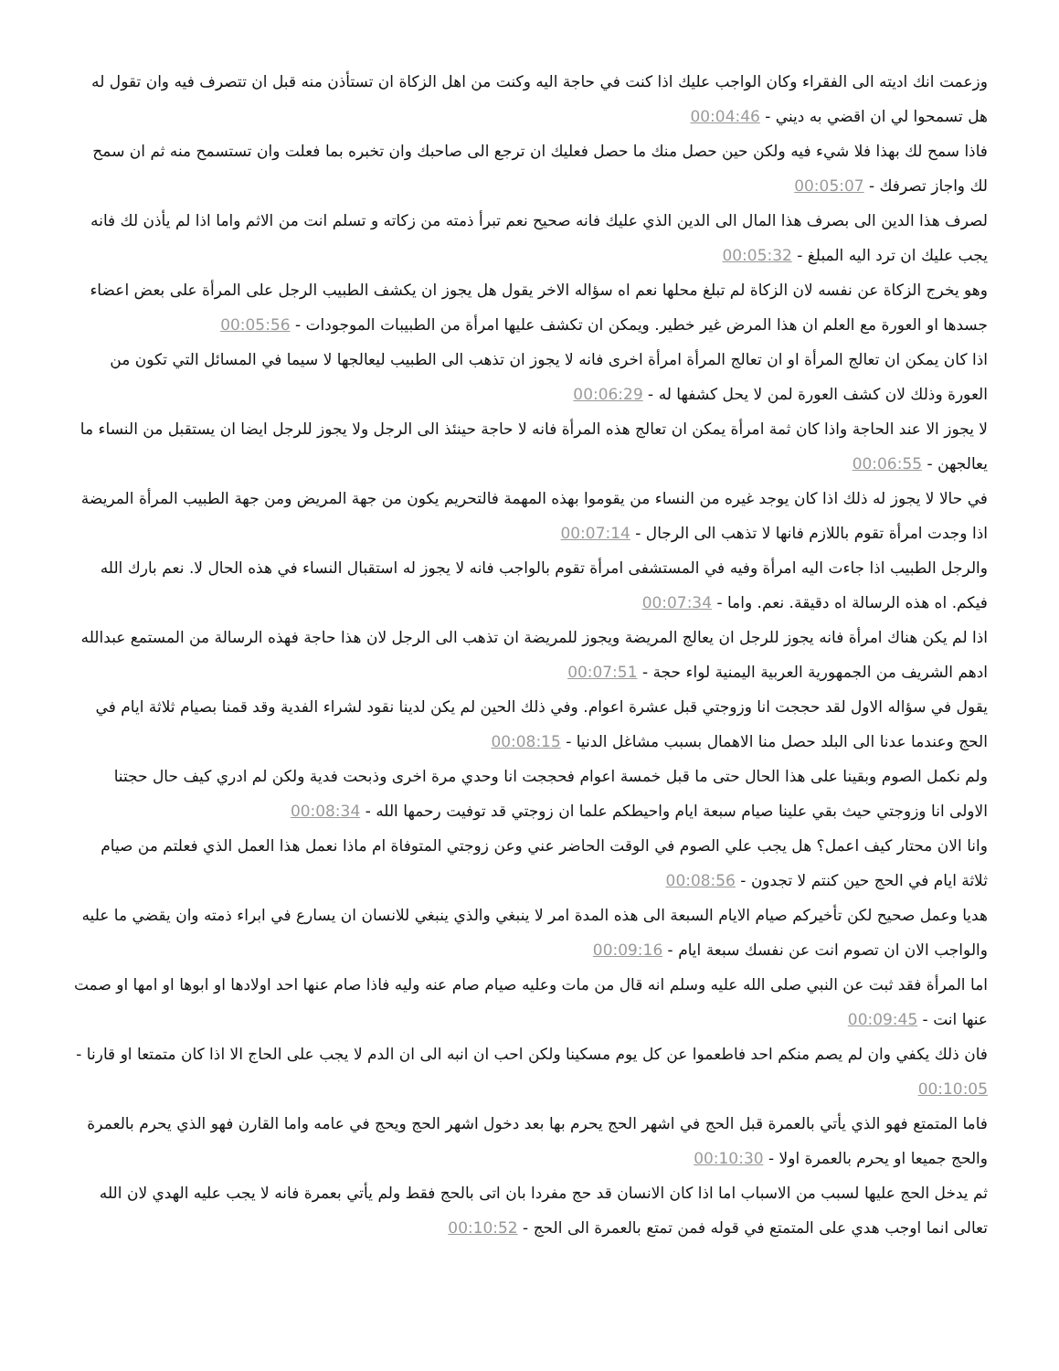وزعمت انك اديته الى الفقراء وكان الواجب عليك اذا كنت في حاجة اليه وكنت من اهل الزكاة ان تستأذن منه قبل ان تتصرف فيه وان تقول له هل تسمحوا لي ان اقضي به ديني - 00:04:46
فاذا سمح لك بهذا فلا شيء فيه ولكن حين حصل منك ما حصل فعليك ان ترجع الى صاحبك وان تخبره بما فعلت وان تستسمح منه ثم ان سمح لك واجاز تصرفك - 00:05:07
لصرف هذا الدين الى بصرف هذا المال الى الدين الذي عليك فانه صحيح نعم تبرأ ذمته من زكاته و تسلم انت من الاثم واما اذا لم يأذن لك فانه يجب عليك ان ترد اليه المبلغ - 00:05:32
وهو يخرج الزكاة عن نفسه لان الزكاة لم تبلغ محلها نعم اه سؤاله الاخر يقول هل يجوز ان يكشف الطبيب الرجل على المرأة على بعض اعضاء جسدها او العورة مع العلم ان هذا المرض غير خطير. ويمكن ان تكشف عليها امرأة من الطبيبات الموجودات - 00:05:56
اذا كان يمكن ان تعالج المرأة او ان تعالج المرأة امرأة اخرى فانه لا يجوز ان تذهب الى الطبيب ليعالجها لا سيما في المسائل التي تكون من العورة وذلك لان كشف العورة لمن لا يحل كشفها له - 00:06:29
لا يجوز الا عند الحاجة واذا كان ثمة امرأة يمكن ان تعالج هذه المرأة فانه لا حاجة حينئذ الى الرجل ولا يجوز للرجل ايضا ان يستقبل من النساء ما يعالجهن - 00:06:55
في حالا لا يجوز له ذلك اذا كان يوجد غيره من النساء من يقوموا بهذه المهمة فالتحريم يكون من جهة المريض ومن جهة الطبيب المرأة المريضة اذا وجدت امرأة تقوم باللازم فانها لا تذهب الى الرجال - 00:07:14
والرجل الطبيب اذا جاءت اليه امرأة وفيه في المستشفى امرأة تقوم بالواجب فانه لا يجوز له استقبال النساء في هذه الحال لا. نعم بارك الله فيكم. اه هذه الرسالة اه دقيقة. نعم. واما - 00:07:34
اذا لم يكن هناك امرأة فانه يجوز للرجل ان يعالج المريضة ويجوز للمريضة ان تذهب الى الرجل لان هذا حاجة فهذه الرسالة من المستمع عبدالله ادهم الشريف من الجمهورية العربية اليمنية لواء حجة - 00:07:51
يقول في سؤاله الاول لقد حججت انا وزوجتي قبل عشرة اعوام. وفي ذلك الحين لم يكن لدينا نقود لشراء الفدية وقد قمنا بصيام ثلاثة ايام في الحج وعندما عدنا الى البلد حصل منا الاهمال بسبب مشاغل الدنيا - 00:08:15
ولم نكمل الصوم وبقينا على هذا الحال حتى ما قبل خمسة اعوام فحججت انا وحدي مرة اخرى وذبحت فدية ولكن لم ادري كيف حال حجتنا الاولى انا وزوجتي حيث بقي علينا صيام سبعة ايام واحيطكم علما ان زوجتي قد توفيت رحمها الله - 00:08:34
وانا الان محتار كيف اعمل؟ هل يجب علي الصوم في الوقت الحاضر عني وعن زوجتي المتوفاة ام ماذا نعمل هذا العمل الذي فعلتم من صيام ثلاثة ايام في الحج حين كنتم لا تجدون - 00:08:56
هديا وعمل صحيح لكن تأخيركم صيام الايام السبعة الى هذه المدة امر لا ينبغي والذي ينبغي للانسان ان يسارع في ابراء ذمته وان يقضي ما عليه والواجب الان ان تصوم انت عن نفسك سبعة ايام - 00:09:16
اما المرأة فقد ثبت عن النبي صلى الله عليه وسلم انه قال من مات وعليه صيام صام عنه وليه فاذا صام عنها احد اولادها او ابوها او امها او صمت عنها انت - 00:09:45
فان ذلك يكفي وان لم يصم منكم احد فاطعموا عن كل يوم مسكينا ولكن احب ان انبه الى ان الدم لا يجب على الحاج الا اذا كان متمتعا او قارنا - 00:10:05
فاما المتمتع فهو الذي يأتي بالعمرة قبل الحج في اشهر الحج يحرم بها بعد دخول اشهر الحج ويحج في عامه واما القارن فهو الذي يحرم بالعمرة والحج جميعا او يحرم بالعمرة اولا - 00:10:30
ثم يدخل الحج عليها لسبب من الاسباب اما اذا كان الانسان قد حج مفردا بان اتى بالحج فقط ولم يأتي بعمرة فانه لا يجب عليه الهدي لان الله تعالى انما اوجب هدي على المتمتع في قوله فمن تمتع بالعمرة الى الحج - 00:10:52